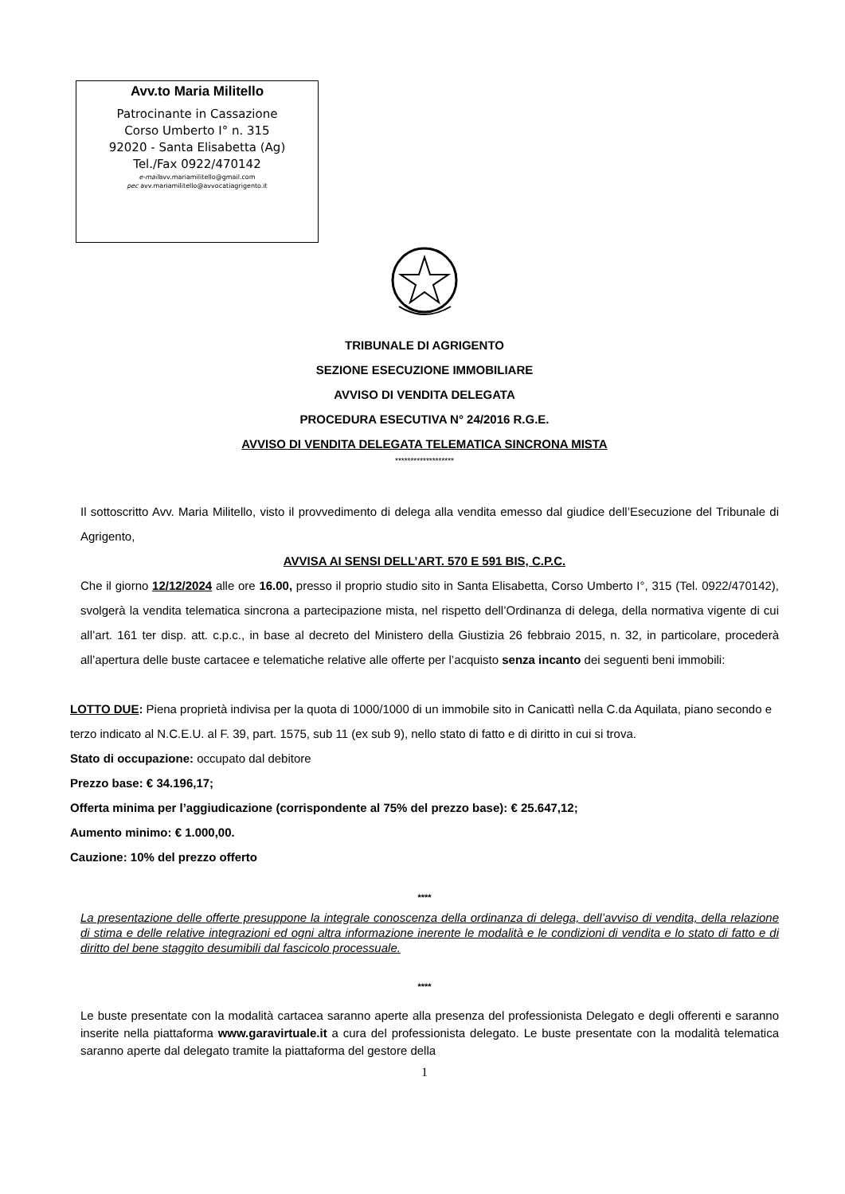Avv.to Maria Militello
Patrocinante in Cassazione
Corso Umberto I° n. 315
92020 - Santa Elisabetta (Ag)
Tel./Fax 0922/470142
e-mailavv.mariamilitello@gmail.com
pec avv.mariamilitello@avvocatiagrigento.it
TRIBUNALE DI AGRIGENTO
SEZIONE ESECUZIONE IMMOBILIARE
AVVISO DI VENDITA DELEGATA
PROCEDURA ESECUTIVA N° 24/2016 R.G.E.
AVVISO DI VENDITA DELEGATA TELEMATICA SINCRONA MISTA
*******************
Il sottoscritto Avv. Maria Militello, visto il provvedimento di delega alla vendita emesso dal giudice dell’Esecuzione del Tribunale di Agrigento,
AVVISA AI SENSI DELL’ART. 570 E 591 BIS, C.P.C.
Che il giorno 12/12/2024 alle ore 16.00, presso il proprio studio sito in Santa Elisabetta, Corso Umberto I°, 315 (Tel. 0922/470142), svolgerà la vendita telematica sincrona a partecipazione mista, nel rispetto dell’Ordinanza di delega, della normativa vigente di cui all’art. 161 ter disp. att. c.p.c., in base al decreto del Ministero della Giustizia 26 febbraio 2015, n. 32, in particolare, procederà all’apertura delle buste cartacee e telematiche relative alle offerte per l’acquisto senza incanto dei seguenti beni immobili:
LOTTO DUE: Piena proprietà indivisa per la quota di 1000/1000 di un immobile sito in Canicattì nella C.da Aquilata, piano secondo e terzo indicato al N.C.E.U. al F. 39, part. 1575, sub 11 (ex sub 9), nello stato di fatto e di diritto in cui si trova.
Stato di occupazione: occupato dal debitore
Prezzo base: € 34.196,17;
Offerta minima per l’aggiudicazione (corrispondente al 75% del prezzo base): € 25.647,12;
Aumento minimo: € 1.000,00.
Cauzione: 10% del prezzo offerto
****
La presentazione delle offerte presuppone la integrale conoscenza della ordinanza di delega, dell’avviso di vendita, della relazione di stima e delle relative integrazioni ed ogni altra informazione inerente le modalità e le condizioni di vendita e lo stato di fatto e di diritto del bene staggito desumibili dal fascicolo processuale.
****
Le buste presentate con la modalità cartacea saranno aperte alla presenza del professionista Delegato e degli offerenti e saranno inserite nella piattaforma www.garavirtuale.it a cura del professionista delegato. Le buste presentate con la modalità telematica saranno aperte dal delegato tramite la piattaforma del gestore della
1